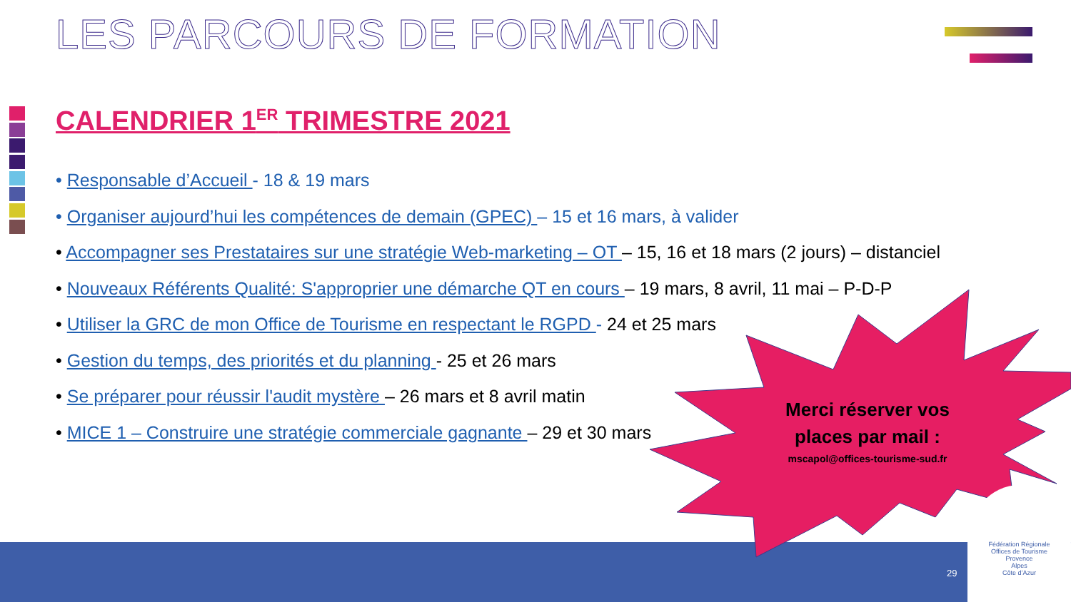LES PARCOURS DE FORMATION
CALENDRIER 1<sup>ER</sup> TRIMESTRE 2021
• Responsable d’Accueil - 18 & 19 mars
• Organiser aujourd’hui les compétences de demain (GPEC) – 15 et 16 mars, à valider
• Accompagner ses Prestataires sur une stratégie Web-marketing – OT – 15, 16 et 18 mars (2 jours) – distanciel
• Nouveaux Référents Qualité: S'approprier une démarche QT en cours – 19 mars, 8 avril, 11 mai – P-D-P
• Utiliser la GRC de mon Office de Tourisme en respectant le RGPD - 24 et 25 mars
• Gestion du temps, des priorités et du planning - 25 et 26 mars
• Se préparer pour réussir l'audit mystère – 26 mars et 8 avril matin
• MICE 1 – Construire une stratégie commerciale gagnante – 29 et 30 mars
Merci réserver vos places par mail :
mscapol@offices-tourisme-sud.fr
29
Fédération Régionale
Offices de Tourisme
Provence
Alpes
Côte d’Azur